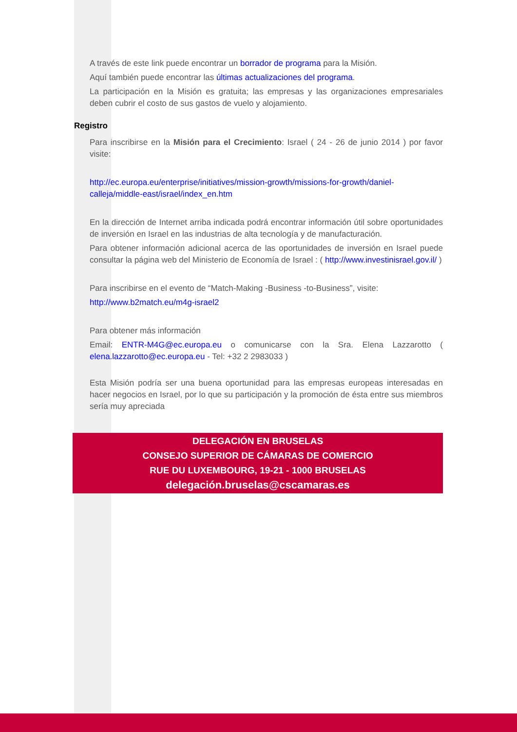A través de este link puede encontrar un borrador de programa para la Misión.
Aquí también puede encontrar las últimas actualizaciones del programa.
La participación en la Misión es gratuita; las empresas y las organizaciones empresariales deben cubrir el costo de sus gastos de vuelo y alojamiento.
Registro
Para inscribirse en la Misión para el Crecimiento: Israel ( 24 - 26 de junio 2014 ) por favor visite:
http://ec.europa.eu/enterprise/initiatives/mission-growth/missions-for-growth/daniel-calleja/middle-east/israel/index_en.htm
En la dirección de Internet arriba indicada podrá encontrar información útil sobre oportunidades de inversión en Israel en las industrias de alta tecnología y de manufacturación.
Para obtener información adicional acerca de las oportunidades de inversión en Israel puede consultar la página web del Ministerio de Economía de Israel : ( http://www.investinisrael.gov.il/ )
Para inscribirse en el evento de “Match-Making -Business -to-Business”, visite:
http://www.b2match.eu/m4g-israel2
Para obtener más información
Email: ENTR-M4G@ec.europa.eu o comunicarse con la Sra. Elena Lazzarotto ( elena.lazzarotto@ec.europa.eu - Tel: +32 2 2983033 )
Esta Misión podría ser una buena oportunidad para las empresas europeas interesadas en hacer negocios en Israel, por lo que su participación y la promoción de ésta entre sus miembros sería muy apreciada
DELEGACIÓN EN BRUSELAS
CONSEJO SUPERIOR DE CÁMARAS DE COMERCIO
RUE DU LUXEMBOURG, 19-21 - 1000 BRUSELAS
delegación.bruselas@cscamaras.es